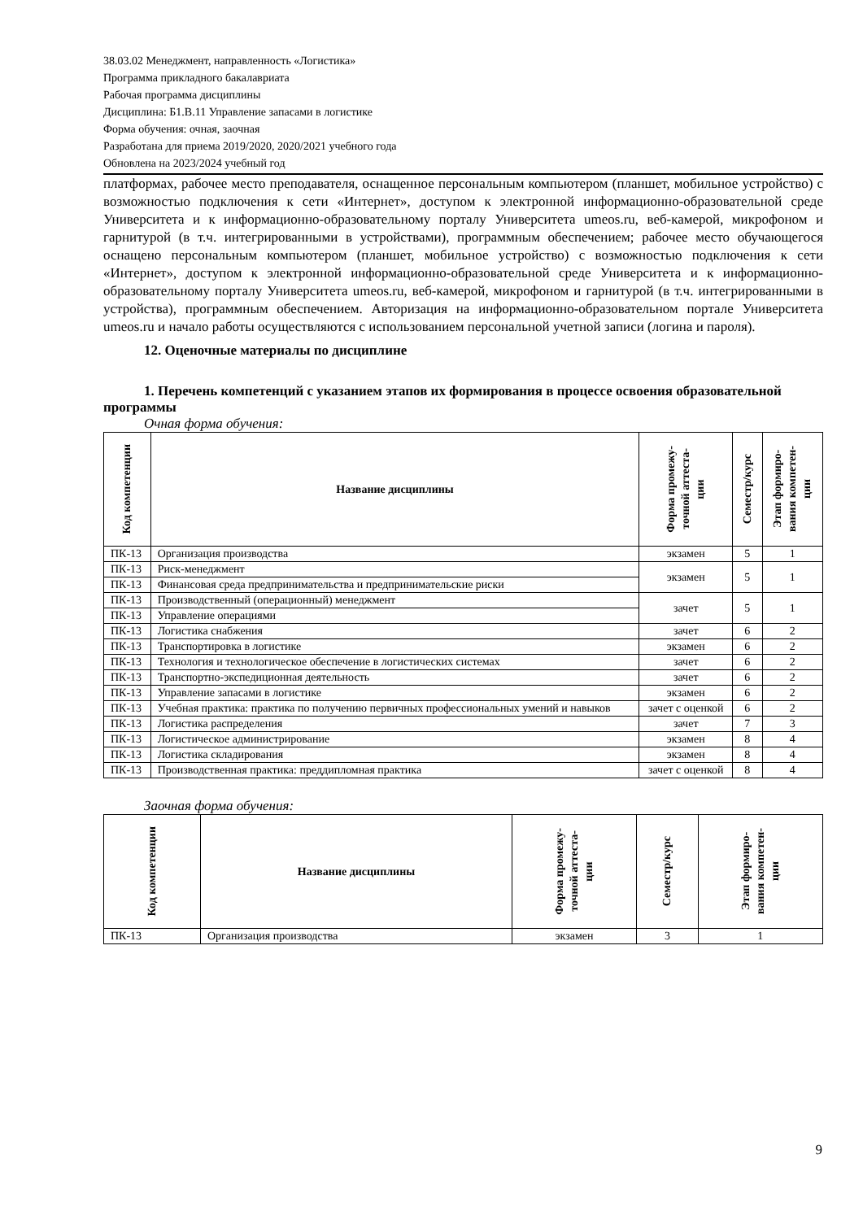38.03.02 Менеджмент, направленность «Логистика»
Программа прикладного бакалавриата
Рабочая программа дисциплины
Дисциплина: Б1.В.11 Управление запасами в логистике
Форма обучения: очная, заочная
Разработана для приема 2019/2020, 2020/2021 учебного года
Обновлена на 2023/2024 учебный год
платформах, рабочее место преподавателя, оснащенное персональным компьютером (планшет, мобильное устройство) с возможностью подключения к сети «Интернет», доступом к электронной информационно-образовательной среде Университета и к информационно-образовательному порталу Университета umeos.ru, веб-камерой, микрофоном и гарнитурой (в т.ч. интегрированными в устройствами), программным обеспечением; рабочее место обучающегося оснащено персональным компьютером (планшет, мобильное устройство) с возможностью подключения к сети «Интернет», доступом к электронной информационно-образовательной среде Университета и к информационно-образовательному порталу Университета umeos.ru, веб-камерой, микрофоном и гарнитурой (в т.ч. интегрированными в устройства), программным обеспечением. Авторизация на информационно-образовательном портале Университета umeos.ru и начало работы осуществляются с использованием персональной учетной записи (логина и пароля).
12. Оценочные материалы по дисциплине
1. Перечень компетенций с указанием этапов их формирования в процессе освоения образовательной программы
Очная форма обучения:
| Код компетенции | Название дисциплины | Форма промежу- точной аттеста- ции | Семестр/курс | Этап формиро- вания компетен- ции |
| --- | --- | --- | --- | --- |
| ПК-13 | Организация производства | экзамен | 5 | 1 |
| ПК-13 | Риск-менеджмент | экзамен | 5 | 1 |
| ПК-13 | Финансовая среда предпринимательства и предпринимательские риски | | | |
| ПК-13 | Производственный (операционный) менеджмент | зачет | 5 | 1 |
| ПК-13 | Управление операциями | | | |
| ПК-13 | Логистика снабжения | зачет | 6 | 2 |
| ПК-13 | Транспортировка в логистике | экзамен | 6 | 2 |
| ПК-13 | Технология и технологическое обеспечение в логистических системах | зачет | 6 | 2 |
| ПК-13 | Транспортно-экспедиционная деятельность | зачет | 6 | 2 |
| ПК-13 | Управление запасами в логистике | экзамен | 6 | 2 |
| ПК-13 | Учебная практика: практика по получению первичных профессиональных умений и навыков | зачет с оценкой | 6 | 2 |
| ПК-13 | Логистика распределения | зачет | 7 | 3 |
| ПК-13 | Логистическое администрирование | экзамен | 8 | 4 |
| ПК-13 | Логистика складирования | экзамен | 8 | 4 |
| ПК-13 | Производственная практика: преддипломная практика | зачет с оценкой | 8 | 4 |
Заочная форма обучения:
| Код компетенции | Название дисциплины | Форма промежу- точной аттеста- ции | Семестр/курс | Этап формиро- вания компетен- ции |
| --- | --- | --- | --- | --- |
| ПК-13 | Организация производства | экзамен | 3 | 1 |
9